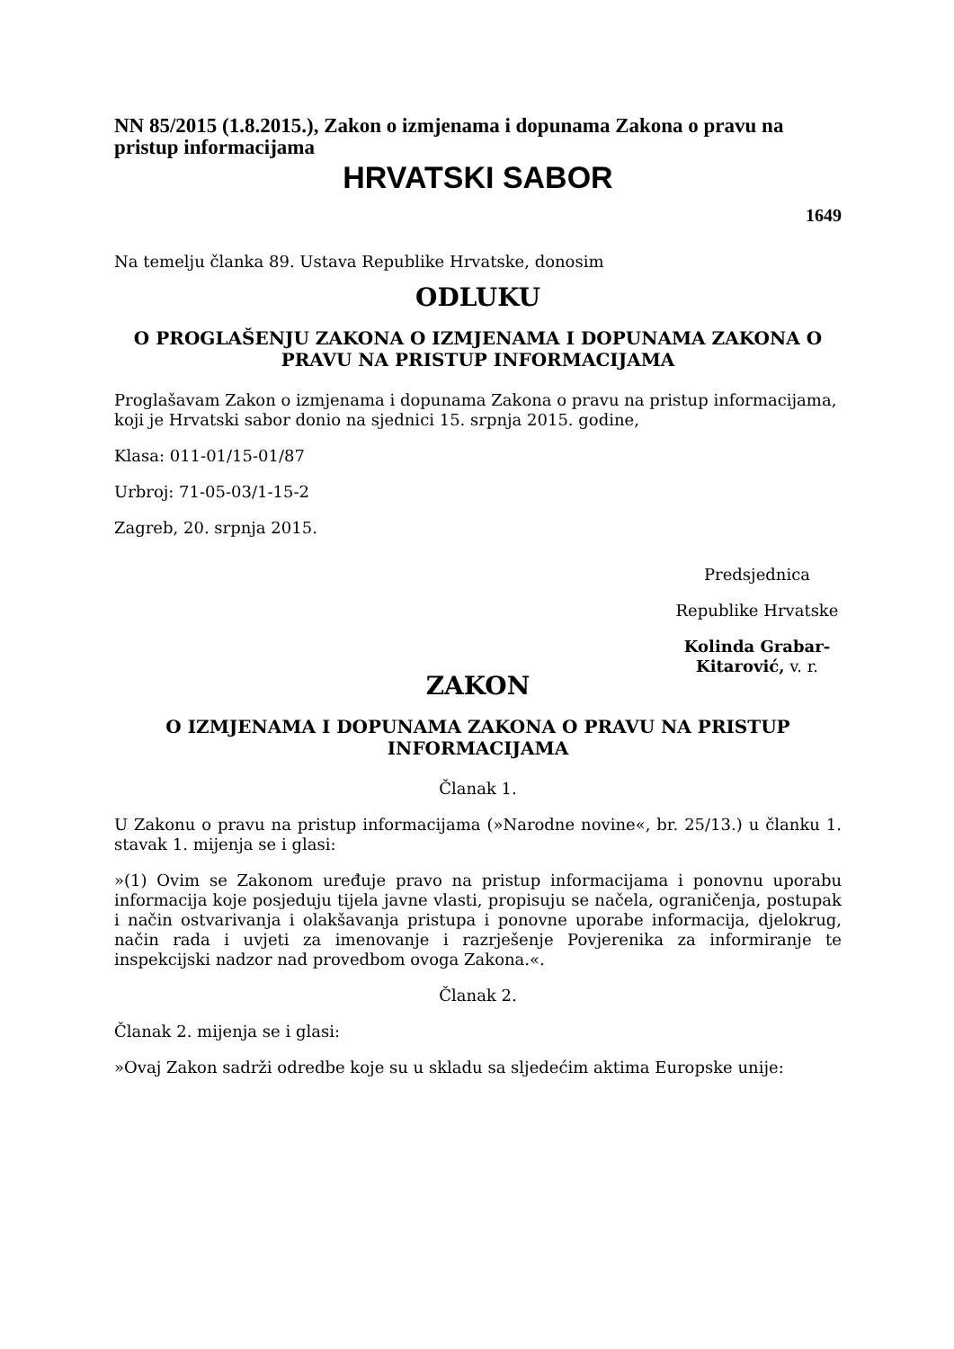NN 85/2015 (1.8.2015.), Zakon o izmjenama i dopunama Zakona o pravu na pristup informacijama
HRVATSKI SABOR
1649
Na temelju članka 89. Ustava Republike Hrvatske, donosim
ODLUKU
O PROGLAŠENJU ZAKONA O IZMJENAMA I DOPUNAMA ZAKONA O PRAVU NA PRISTUP INFORMACIJAMA
Proglašavam Zakon o izmjenama i dopunama Zakona o pravu na pristup informacijama, koji je Hrvatski sabor donio na sjednici 15. srpnja 2015. godine,
Klasa: 011-01/15-01/87
Urbroj: 71-05-03/1-15-2
Zagreb, 20. srpnja 2015.
Predsjednica
Republike Hrvatske
Kolinda Grabar-Kitarović, v. r.
ZAKON
O IZMJENAMA I DOPUNAMA ZAKONA O PRAVU NA PRISTUP INFORMACIJAMA
Članak 1.
U Zakonu o pravu na pristup informacijama (»Narodne novine«, br. 25/13.) u članku 1. stavak 1. mijenja se i glasi:
»(1) Ovim se Zakonom uređuje pravo na pristup informacijama i ponovnu uporabu informacija koje posjeduju tijela javne vlasti, propisuju se načela, ograničenja, postupak i način ostvarivanja i olakšavanja pristupa i ponovne uporabe informacija, djelokrug, način rada i uvjeti za imenovanje i razrješenje Povjerenika za informiranje te inspekcijski nadzor nad provedbom ovoga Zakona.«.
Članak 2.
Članak 2. mijenja se i glasi:
»Ovaj Zakon sadrži odredbe koje su u skladu sa sljedećim aktima Europske unije: